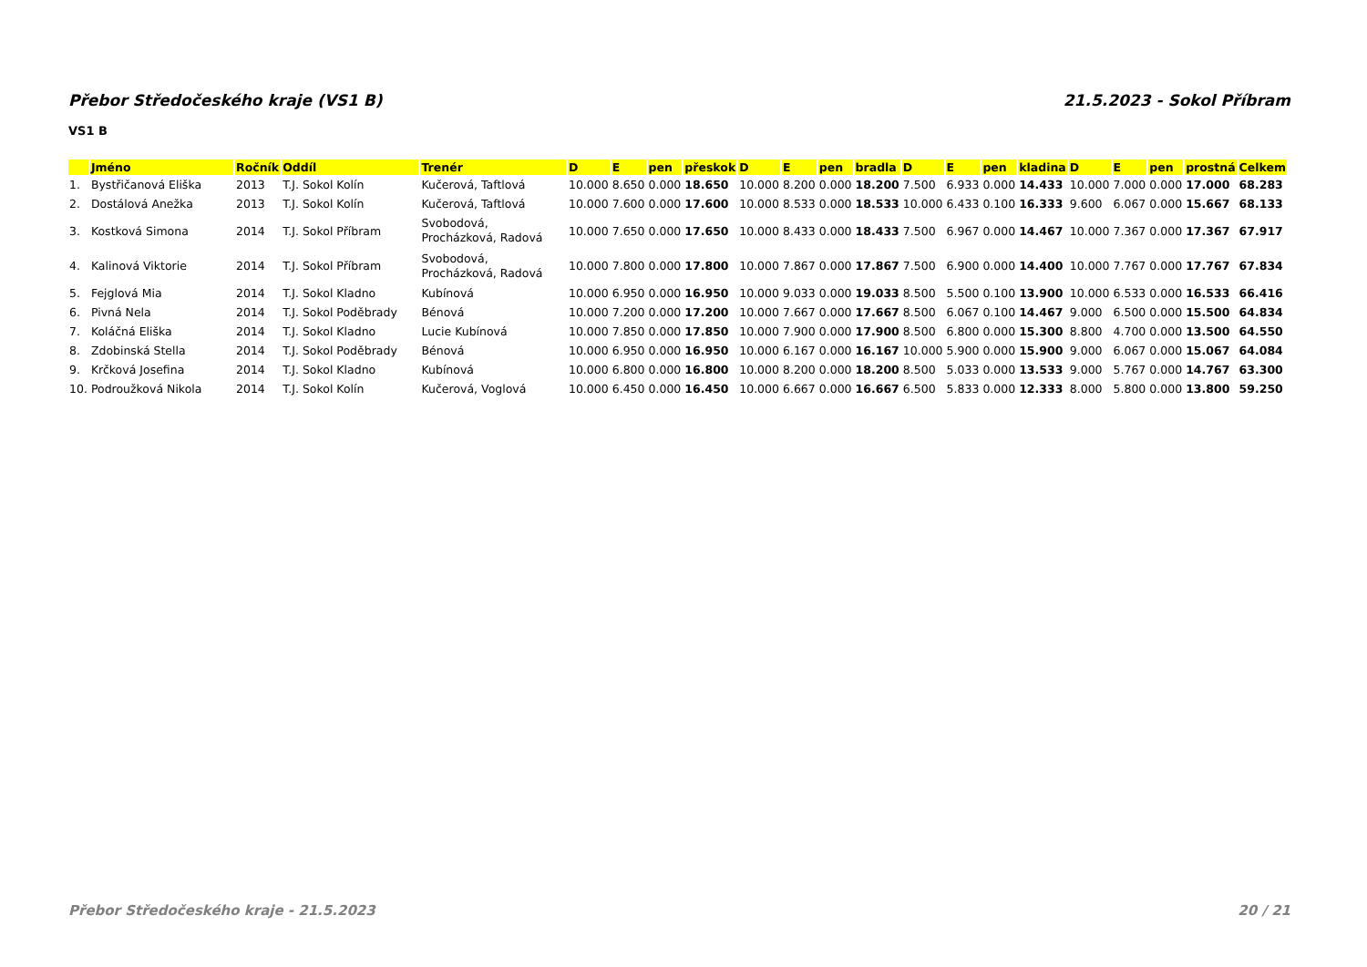Přebor Středočeského kraje (VS1 B) 21.5.2023 - Sokol Příbram
VS1 B
| | Jméno | Ročník | Oddíl | Trenér | D | E | pen | přeskok | D | E | pen | bradla | D | E | pen | kladina | D | E | pen | prostná | Celkem |
| --- | --- | --- | --- | --- | --- | --- | --- | --- | --- | --- | --- | --- | --- | --- | --- | --- | --- | --- | --- | --- | --- |
| 1. | Bystřičanová Eliška | 2013 | T.J. Sokol Kolín | Kučerová, Taftlová | 10.000 | 8.650 | 0.000 | 18.650 | 10.000 | 8.200 | 0.000 | 18.200 | 7.500 | 6.933 | 0.000 | 14.433 | 10.000 | 7.000 | 0.000 | 17.000 | 68.283 |
| 2. | Dostálová Anežka | 2013 | T.J. Sokol Kolín | Kučerová, Taftlová | 10.000 | 7.600 | 0.000 | 17.600 | 10.000 | 8.533 | 0.000 | 18.533 | 10.000 | 6.433 | 0.100 | 16.333 | 9.600 | 6.067 | 0.000 | 15.667 | 68.133 |
| 3. | Kostková Simona | 2014 | T.J. Sokol Příbram | Svobodová, Procházková, Radová | 10.000 | 7.650 | 0.000 | 17.650 | 10.000 | 8.433 | 0.000 | 18.433 | 7.500 | 6.967 | 0.000 | 14.467 | 10.000 | 7.367 | 0.000 | 17.367 | 67.917 |
| 4. | Kalinová Viktorie | 2014 | T.J. Sokol Příbram | Svobodová, Procházková, Radová | 10.000 | 7.800 | 0.000 | 17.800 | 10.000 | 7.867 | 0.000 | 17.867 | 7.500 | 6.900 | 0.000 | 14.400 | 10.000 | 7.767 | 0.000 | 17.767 | 67.834 |
| 5. | Fejglová Mia | 2014 | T.J. Sokol Kladno | Kubínová | 10.000 | 6.950 | 0.000 | 16.950 | 10.000 | 9.033 | 0.000 | 19.033 | 8.500 | 5.500 | 0.100 | 13.900 | 10.000 | 6.533 | 0.000 | 16.533 | 66.416 |
| 6. | Pivná Nela | 2014 | T.J. Sokol Poděbrady | Bénová | 10.000 | 7.200 | 0.000 | 17.200 | 10.000 | 7.667 | 0.000 | 17.667 | 8.500 | 6.067 | 0.100 | 14.467 | 9.000 | 6.500 | 0.000 | 15.500 | 64.834 |
| 7. | Koláčná Eliška | 2014 | T.J. Sokol Kladno | Lucie Kubínová | 10.000 | 7.850 | 0.000 | 17.850 | 10.000 | 7.900 | 0.000 | 17.900 | 8.500 | 6.800 | 0.000 | 15.300 | 8.800 | 4.700 | 0.000 | 13.500 | 64.550 |
| 8. | Zdobinská Stella | 2014 | T.J. Sokol Poděbrady | Bénová | 10.000 | 6.950 | 0.000 | 16.950 | 10.000 | 6.167 | 0.000 | 16.167 | 10.000 | 5.900 | 0.000 | 15.900 | 9.000 | 6.067 | 0.000 | 15.067 | 64.084 |
| 9. | Krčková Josefina | 2014 | T.J. Sokol Kladno | Kubínová | 10.000 | 6.800 | 0.000 | 16.800 | 10.000 | 8.200 | 0.000 | 18.200 | 8.500 | 5.033 | 0.000 | 13.533 | 9.000 | 5.767 | 0.000 | 14.767 | 63.300 |
| 10. | Podroužková Nikola | 2014 | T.J. Sokol Kolín | Kučerová, Voglová | 10.000 | 6.450 | 0.000 | 16.450 | 10.000 | 6.667 | 0.000 | 16.667 | 6.500 | 5.833 | 0.000 | 12.333 | 8.000 | 5.800 | 0.000 | 13.800 | 59.250 |
Přebor Středočeského kraje - 21.5.2023 20 / 21